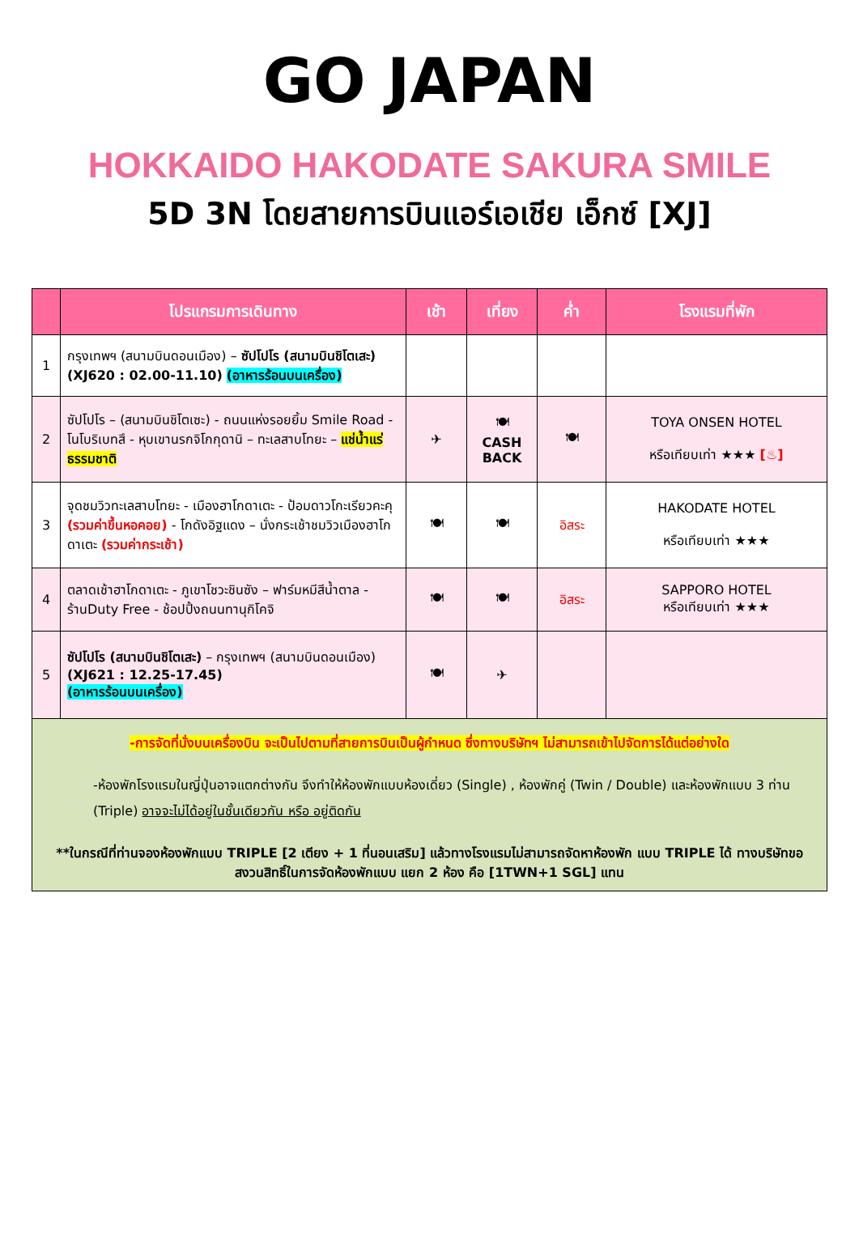GO JAPAN
HOKKAIDO HAKODATE SAKURA SMILE
5D 3N โดยสายการบินแอร์เอเชีย เอ็กซ์ [XJ]
| | โปรแกรมการเดินทาง | เช้า | เที่ยง | ค่ำ | โรงแรมที่พัก |
| --- | --- | --- | --- | --- | --- |
| 1 | กรุงเทพฯ (สนามบินดอนเมือง) – ซัปโปโร (สนามบินชิโตเสะ) (XJ620 : 02.00-11.10) (อาหารร้อนบนเครื่อง) | | | | |
| 2 | ซัปโปโร – (สนามบินชิโตเซะ) - ถนนแห่งรอยยิ้ม Smile Road - โนโบริเบทสึ - หุบเขานรกจิโกกุดานิ – ทะเลสาบโทยะ – แช่น้ำแร่ธรรมชาติ | ✈ | 🍽 CASH BACK | 🍽 | TOYA ONSEN HOTEL หรือเทียบเท่า ★★★ [♨] |
| 3 | จุดชมวิวทะเลสาบโทยะ - เมืองฮาโกดาเตะ - ป้อมดาวโกะเรียวคะคุ (รวมค่าขึ้นหอคอย) - โกดังอิฐแดง – นั่งกระเช้าชมวิวเมืองฮาโกดาเตะ (รวมค่ากระเช้า) | 🍽 | 🍽 | อิสระ | HAKODATE HOTEL หรือเทียบเท่า ★★★ |
| 4 | ตลาดเช้าฮาโกดาเตะ - ภูเขาโชวะชินซัง – ฟาร์มหมีสีน้ำตาล - ร้านDuty Free - ช้อปปิ้งถนนทานุกิโคจิ | 🍽 | 🍽 | อิสระ | SAPPORO HOTEL หรือเทียบเท่า ★★★ |
| 5 | ซัปโปโร (สนามบินชิโตเสะ) – กรุงเทพฯ (สนามบินดอนเมือง) (XJ621 : 12.25-17.45) (อาหารร้อนบนเครื่อง) | 🍽 | ✈ | | |
| -การจัดที่นั่งบนเครื่องบิน จะเป็นไปตามที่สายการบินเป็นผู้กำหนด ซึ่งทางบริษัทฯ ไม่สามารถเข้าไปจัดการได้แต่อย่างใด -ห้องพักโรงแรมในญี่ปุ่นอาจแตกต่างกัน จึงทำให้ห้องพักแบบห้องเดี่ยว (Single) , ห้องพักคู่ (Twin / Double) และห้องพักแบบ 3 ท่าน (Triple) อาจจะไม่ได้อยู่ในชั้นเดียวกัน หรือ อยู่ติดกัน **ในกรณีที่ท่านจองห้องพักแบบ TRIPLE [2 เตียง + 1 ที่นอนเสริม] แล้วทางโรงแรมไม่สามารถจัดหาห้องพัก แบบ TRIPLE ได้ ทางบริษัทขอสงวนสิทธิ์ในการจัดห้องพักแบบ แยก 2 ห้อง คือ [1TWN+1 SGL] แทน | | | | | |